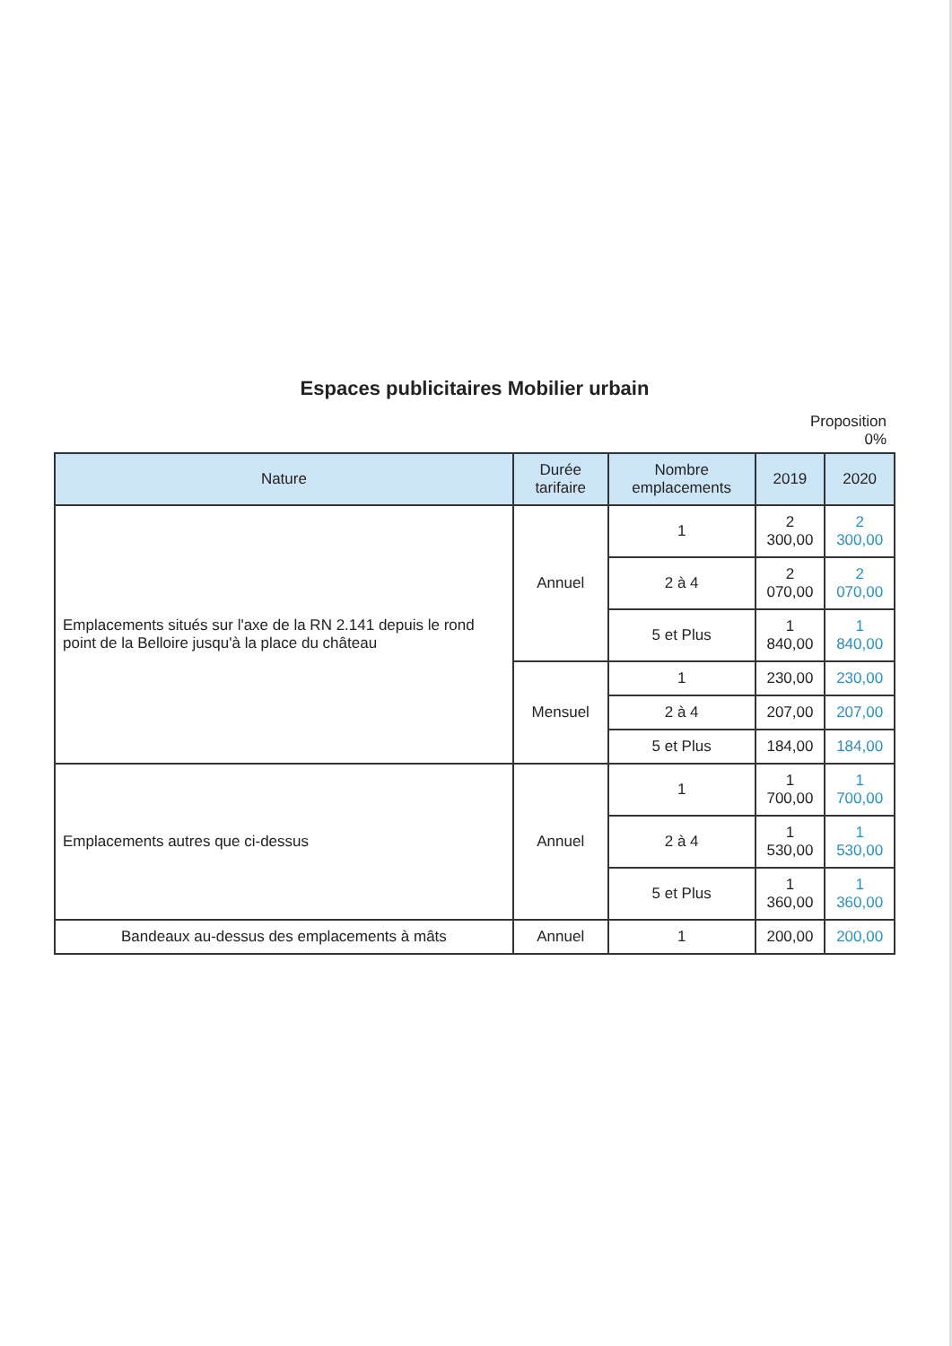Espaces publicitaires Mobilier urbain
Proposition
0%
| Nature | Durée tarifaire | Nombre emplacements | 2019 | 2020 |
| --- | --- | --- | --- | --- |
| Emplacements situés sur l'axe de la RN 2.141 depuis le rond point de la Belloire jusqu'à la place du château | Annuel | 1 | 2 300,00 | 2 300,00 |
| | | 2 à 4 | 2 070,00 | 2 070,00 |
| | | 5 et Plus | 1 840,00 | 1 840,00 |
| | Mensuel | 1 | 230,00 | 230,00 |
| | | 2 à 4 | 207,00 | 207,00 |
| | | 5 et Plus | 184,00 | 184,00 |
| Emplacements autres que ci-dessus | Annuel | 1 | 1 700,00 | 1 700,00 |
| | | 2 à 4 | 1 530,00 | 1 530,00 |
| | | 5 et Plus | 1 360,00 | 1 360,00 |
| Bandeaux au-dessus des emplacements à mâts | Annuel | 1 | 200,00 | 200,00 |